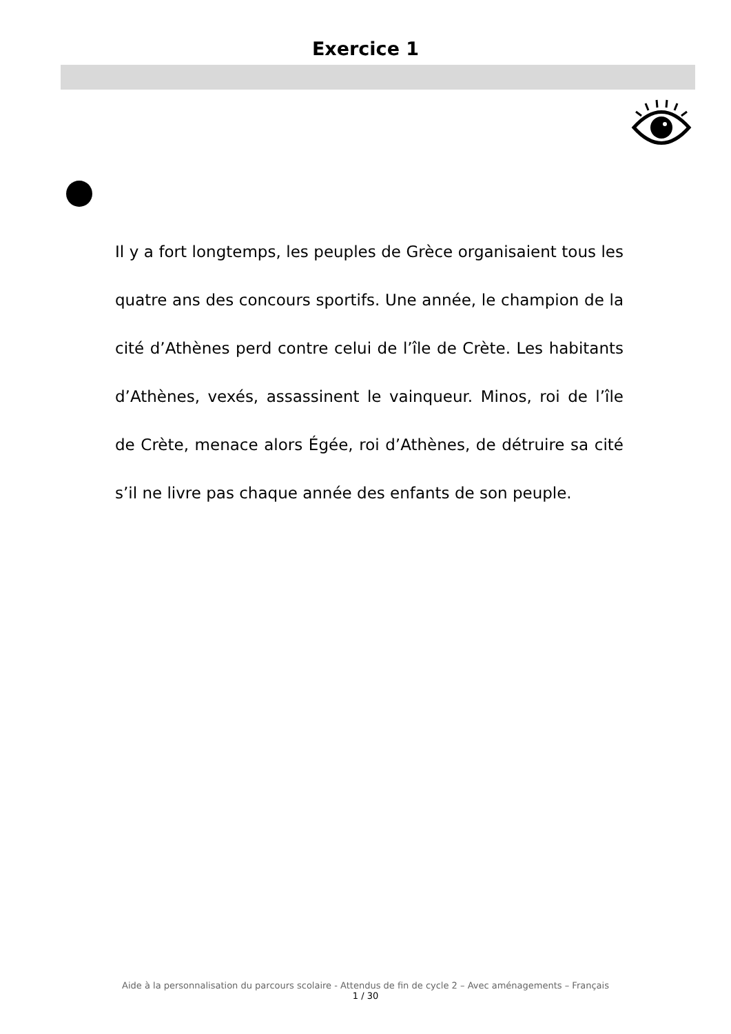Exercice 1
Il y a fort longtemps, les peuples de Grèce organisaient tous les quatre ans des concours sportifs. Une année, le champion de la cité d’Athènes perd contre celui de l’île de Crète. Les habitants d’Athènes, vexés, assassinent le vainqueur. Minos, roi de l’île de Crète, menace alors Égée, roi d’Athènes, de détruire sa cité s’il ne livre pas chaque année des enfants de son peuple.
Aide à la personnalisation du parcours scolaire - Attendus de fin de cycle 2 – Avec aménagements – Français
1 / 30